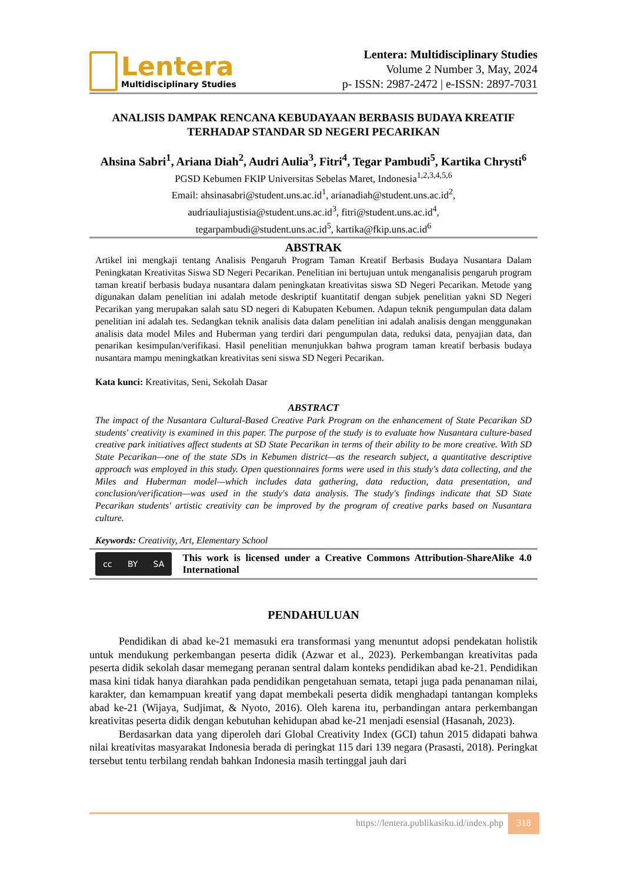Lentera
Multidisciplinary Studies
Lentera: Multidisciplinary Studies
Volume 2 Number 3, May, 2024
p- ISSN: 2987-2472 | e-ISSN: 2897-7031
ANALISIS DAMPAK RENCANA KEBUDAYAAN BERBASIS BUDAYA KREATIF TERHADAP STANDAR SD NEGERI PECARIKAN
Ahsina Sabri<sup>1</sup>, Ariana Diah<sup>2</sup>, Audri Aulia<sup>3</sup>, Fitri<sup>4</sup>, Tegar Pambudi<sup>5</sup>, Kartika Chrysti<sup>6</sup>
PGSD Kebumen FKIP Universitas Sebelas Maret, Indonesia<sup>1,2,3,4,5,6</sup>
Email: ahsinasabri@student.uns.ac.id<sup>1</sup>, arianadiah@student.uns.ac.id<sup>2</sup>,
audriauliajustisia@student.uns.ac.id<sup>3</sup>, fitri@student.uns.ac.id<sup>4</sup>,
tegarpambudi@student.uns.ac.id<sup>5</sup>, kartika@fkip.uns.ac.id<sup>6</sup>
ABSTRAK
Artikel ini mengkaji tentang Analisis Pengaruh Program Taman Kreatif Berbasis Budaya Nusantara Dalam Peningkatan Kreativitas Siswa SD Negeri Pecarikan. Penelitian ini bertujuan untuk menganalisis pengaruh program taman kreatif berbasis budaya nusantara dalam peningkatan kreativitas siswa SD Negeri Pecarikan. Metode yang digunakan dalam penelitian ini adalah metode deskriptif kuantitatif dengan subjek penelitian yakni SD Negeri Pecarikan yang merupakan salah satu SD negeri di Kabupaten Kebumen. Adapun teknik pengumpulan data dalam penelitian ini adalah tes. Sedangkan teknik analisis data dalam penelitian ini adalah analisis dengan menggunakan analisis data model Miles and Huberman yang terdiri dari pengumpulan data, reduksi data, penyajian data, dan penarikan kesimpulan/verifikasi. Hasil penelitian menunjukkan bahwa program taman kreatif berbasis budaya nusantara mampu meningkatkan kreativitas seni siswa SD Negeri Pecarikan.
Kata kunci: Kreativitas, Seni, Sekolah Dasar
ABSTRACT
The impact of the Nusantara Cultural-Based Creative Park Program on the enhancement of State Pecarikan SD students' creativity is examined in this paper. The purpose of the study is to evaluate how Nusantara culture-based creative park initiatives affect students at SD State Pecarikan in terms of their ability to be more creative. With SD State Pecarikan—one of the state SDs in Kebumen district—as the research subject, a quantitative descriptive approach was employed in this study. Open questionnaires forms were used in this study's data collecting, and the Miles and Huberman model—which includes data gathering, data reduction, data presentation, and conclusion/verification—was used in the study's data analysis. The study's findings indicate that SD State Pecarikan students' artistic creativity can be improved by the program of creative parks based on Nusantara culture.
Keywords: Creativity, Art, Elementary School
cc BY SA
This work is licensed under a Creative Commons Attribution-ShareAlike 4.0 International
PENDAHULUAN
Pendidikan di abad ke-21 memasuki era transformasi yang menuntut adopsi pendekatan holistik untuk mendukung perkembangan peserta didik (Azwar et al., 2023). Perkembangan kreativitas pada peserta didik sekolah dasar memegang peranan sentral dalam konteks pendidikan abad ke-21. Pendidikan masa kini tidak hanya diarahkan pada pendidikan pengetahuan semata, tetapi juga pada penanaman nilai, karakter, dan kemampuan kreatif yang dapat membekali peserta didik menghadapi tantangan kompleks abad ke-21 (Wijaya, Sudjimat, & Nyoto, 2016). Oleh karena itu, perbandingan antara perkembangan kreativitas peserta didik dengan kebutuhan kehidupan abad ke-21 menjadi esensial (Hasanah, 2023).
Berdasarkan data yang diperoleh dari Global Creativity Index (GCI) tahun 2015 didapati bahwa nilai kreativitas masyarakat Indonesia berada di peringkat 115 dari 139 negara (Prasasti, 2018). Peringkat tersebut tentu terbilang rendah bahkan Indonesia masih tertinggal jauh dari
https://lentera.publikasiku.id/index.php 318